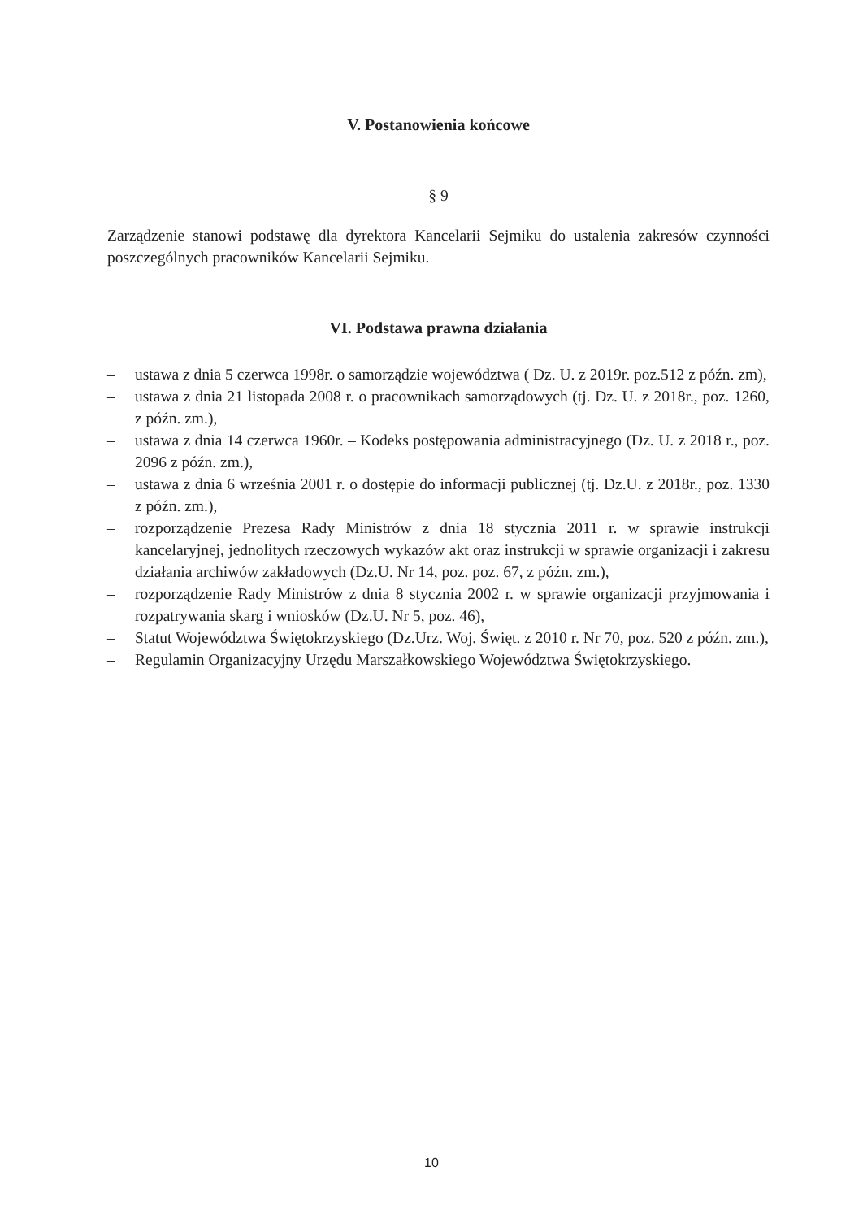V. Postanowienia końcowe
§ 9
Zarządzenie stanowi podstawę dla dyrektora Kancelarii Sejmiku do ustalenia zakresów czynności poszczególnych pracowników Kancelarii Sejmiku.
VI. Podstawa prawna działania
– ustawa z dnia 5 czerwca 1998r. o samorządzie województwa ( Dz. U. z 2019r. poz.512 z późn. zm),
– ustawa z dnia 21 listopada 2008 r. o pracownikach samorządowych (tj. Dz. U. z 2018r., poz. 1260, z późn. zm.),
– ustawa z dnia 14 czerwca 1960r. – Kodeks postępowania administracyjnego (Dz. U. z 2018 r., poz. 2096 z późn. zm.),
– ustawa z dnia 6 września 2001 r. o dostępie do informacji publicznej (tj. Dz.U. z 2018r., poz. 1330 z późn. zm.),
– rozporządzenie Prezesa Rady Ministrów z dnia 18 stycznia 2011 r. w sprawie instrukcji kancelaryjnej, jednolitych rzeczowych wykazów akt oraz instrukcji w sprawie organizacji i zakresu działania archiwów zakładowych (Dz.U. Nr 14, poz. poz. 67, z późn. zm.),
– rozporządzenie Rady Ministrów z dnia 8 stycznia 2002 r. w sprawie organizacji przyjmowania i rozpatrywania skarg i wniosków (Dz.U. Nr 5, poz. 46),
– Statut Województwa Świętokrzyskiego (Dz.Urz. Woj. Święt. z 2010 r. Nr 70, poz. 520 z późn. zm.),
– Regulamin Organizacyjny Urzędu Marszałkowskiego Województwa Świętokrzyskiego.
10